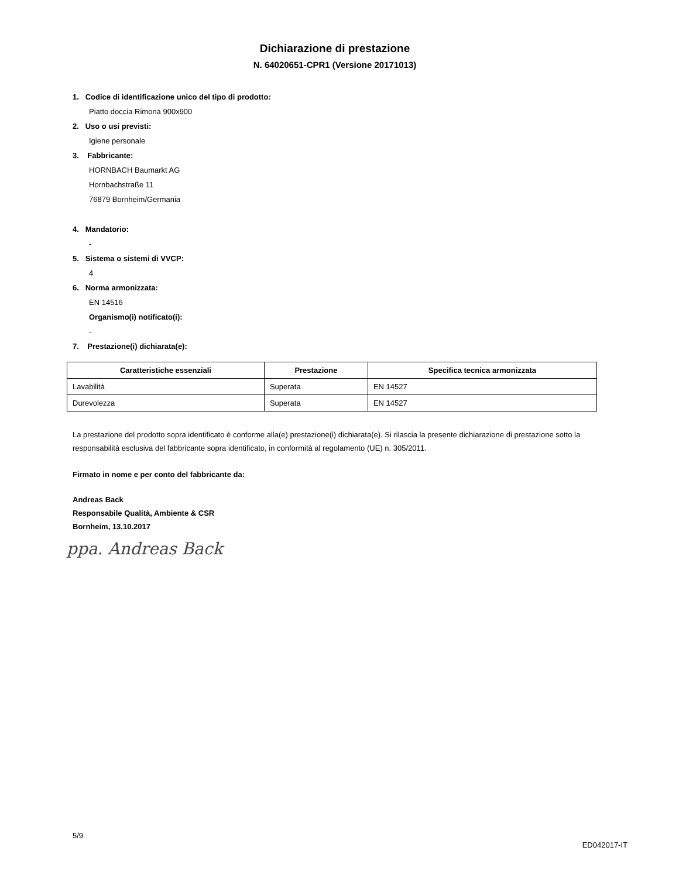Dichiarazione di prestazione
N. 64020651-CPR1 (Versione 20171013)
1. Codice di identificazione unico del tipo di prodotto:
Piatto doccia Rimona 900x900
2. Uso o usi previsti:
Igiene personale
3. Fabbricante:
HORNBACH Baumarkt AG
Hornbachstraße 11
76879 Bornheim/Germania
4. Mandatorio:
-
5. Sistema o sistemi di VVCP:
4
6. Norma armonizzata:
EN 14516
Organismo(i) notificato(i):
-
7. Prestazione(i) dichiarata(e):
| Caratteristiche essenziali | Prestazione | Specifica tecnica armonizzata |
| --- | --- | --- |
| Lavabilità | Superata | EN 14527 |
| Durevolezza | Superata | EN 14527 |
La prestazione del prodotto sopra identificato è conforme alla(e) prestazione(i) dichiarata(e). Si rilascia la presente dichiarazione di prestazione sotto la responsabilità esclusiva del fabbricante sopra identificato, in conformità al regolamento (UE) n. 305/2011.
Firmato in nome e per conto del fabbricante da:
Andreas Back
Responsabile Qualità, Ambiente & CSR
Bornheim, 13.10.2017
ppa. Andreas Back
5/9
ED042017-IT